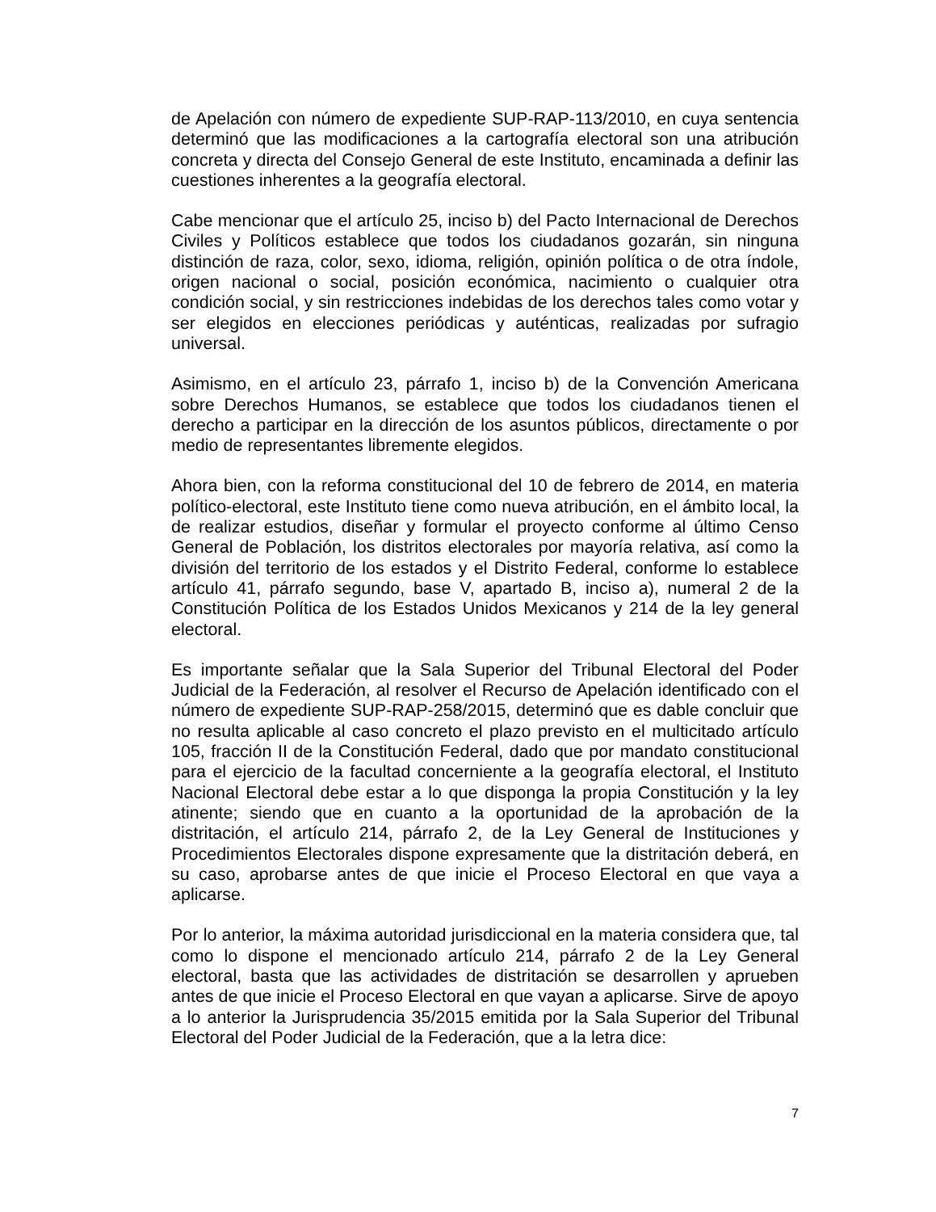de Apelación con número de expediente SUP-RAP-113/2010, en cuya sentencia determinó que las modificaciones a la cartografía electoral son una atribución concreta y directa del Consejo General de este Instituto, encaminada a definir las cuestiones inherentes a la geografía electoral.
Cabe mencionar que el artículo 25, inciso b) del Pacto Internacional de Derechos Civiles y Políticos establece que todos los ciudadanos gozarán, sin ninguna distinción de raza, color, sexo, idioma, religión, opinión política o de otra índole, origen nacional o social, posición económica, nacimiento o cualquier otra condición social, y sin restricciones indebidas de los derechos tales como votar y ser elegidos en elecciones periódicas y auténticas, realizadas por sufragio universal.
Asimismo, en el artículo 23, párrafo 1, inciso b) de la Convención Americana sobre Derechos Humanos, se establece que todos los ciudadanos tienen el derecho a participar en la dirección de los asuntos públicos, directamente o por medio de representantes libremente elegidos.
Ahora bien, con la reforma constitucional del 10 de febrero de 2014, en materia político-electoral, este Instituto tiene como nueva atribución, en el ámbito local, la de realizar estudios, diseñar y formular el proyecto conforme al último Censo General de Población, los distritos electorales por mayoría relativa, así como la división del territorio de los estados y el Distrito Federal, conforme lo establece artículo 41, párrafo segundo, base V, apartado B, inciso a), numeral 2 de la Constitución Política de los Estados Unidos Mexicanos y 214 de la ley general electoral.
Es importante señalar que la Sala Superior del Tribunal Electoral del Poder Judicial de la Federación, al resolver el Recurso de Apelación identificado con el número de expediente SUP-RAP-258/2015, determinó que es dable concluir que no resulta aplicable al caso concreto el plazo previsto en el multicitado artículo 105, fracción II de la Constitución Federal, dado que por mandato constitucional para el ejercicio de la facultad concerniente a la geografía electoral, el Instituto Nacional Electoral debe estar a lo que disponga la propia Constitución y la ley atinente; siendo que en cuanto a la oportunidad de la aprobación de la distritación, el artículo 214, párrafo 2, de la Ley General de Instituciones y Procedimientos Electorales dispone expresamente que la distritación deberá, en su caso, aprobarse antes de que inicie el Proceso Electoral en que vaya a aplicarse.
Por lo anterior, la máxima autoridad jurisdiccional en la materia considera que, tal como lo dispone el mencionado artículo 214, párrafo 2 de la Ley General electoral, basta que las actividades de distritación se desarrollen y aprueben antes de que inicie el Proceso Electoral en que vayan a aplicarse. Sirve de apoyo a lo anterior la Jurisprudencia 35/2015 emitida por la Sala Superior del Tribunal Electoral del Poder Judicial de la Federación, que a la letra dice:
7